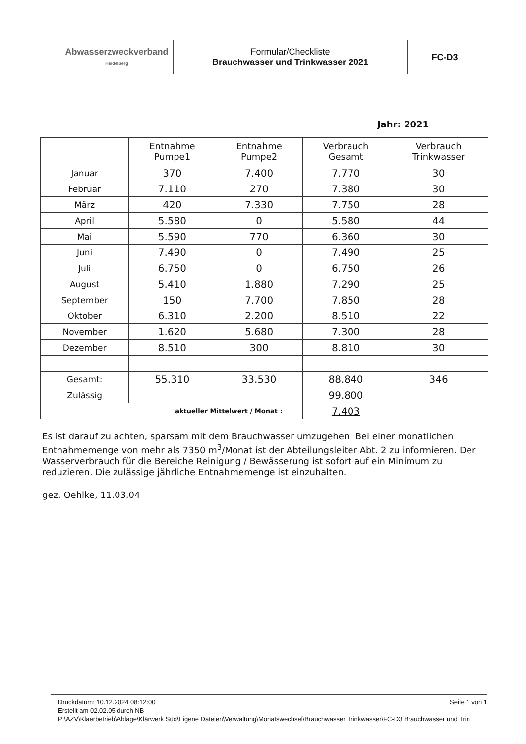| Abwasserzweckverband Heidelberg | Formular/Checkliste Brauchwasser und Trinkwasser 2021 | FC-D3 |
Jahr: 2021
| | Entnahme Pumpe1 | Entnahme Pumpe2 | Verbrauch Gesamt | Verbrauch Trinkwasser |
| --- | --- | --- | --- | --- |
| Januar | 370 | 7.400 | 7.770 | 30 |
| Februar | 7.110 | 270 | 7.380 | 30 |
| März | 420 | 7.330 | 7.750 | 28 |
| April | 5.580 | 0 | 5.580 | 44 |
| Mai | 5.590 | 770 | 6.360 | 30 |
| Juni | 7.490 | 0 | 7.490 | 25 |
| Juli | 6.750 | 0 | 6.750 | 26 |
| August | 5.410 | 1.880 | 7.290 | 25 |
| September | 150 | 7.700 | 7.850 | 28 |
| Oktober | 6.310 | 2.200 | 8.510 | 22 |
| November | 1.620 | 5.680 | 7.300 | 28 |
| Dezember | 8.510 | 300 | 8.810 | 30 |
| Gesamt: | 55.310 | 33.530 | 88.840 | 346 |
| Zulässig | | | 99.800 | |
| aktueller Mittelwert / Monat : | | | 7.403 | |
Es ist darauf zu achten, sparsam mit dem Brauchwasser umzugehen. Bei einer monatlichen Entnahmemenge von mehr als 7350 m<sup>3</sup>/Monat ist der Abteilungsleiter Abt. 2 zu informieren. Der Wasserverbrauch für die Bereiche Reinigung / Bewässerung ist sofort auf ein Minimum zu reduzieren. Die zulässige jährliche Entnahmemenge ist einzuhalten.
gez. Oehlke, 11.03.04
Druckdatum: 10.12.2024 08:12:00 Seite 1 von 1
Erstellt am 02.02.05 durch NB
P:\AZV\Klaerbetrieb\Ablage\Klärwerk Süd\Eigene Dateien\Verwaltung\Monatswechsel\Brauchwasser Trinkwasser\FC-D3 Brauchwasser und Trin